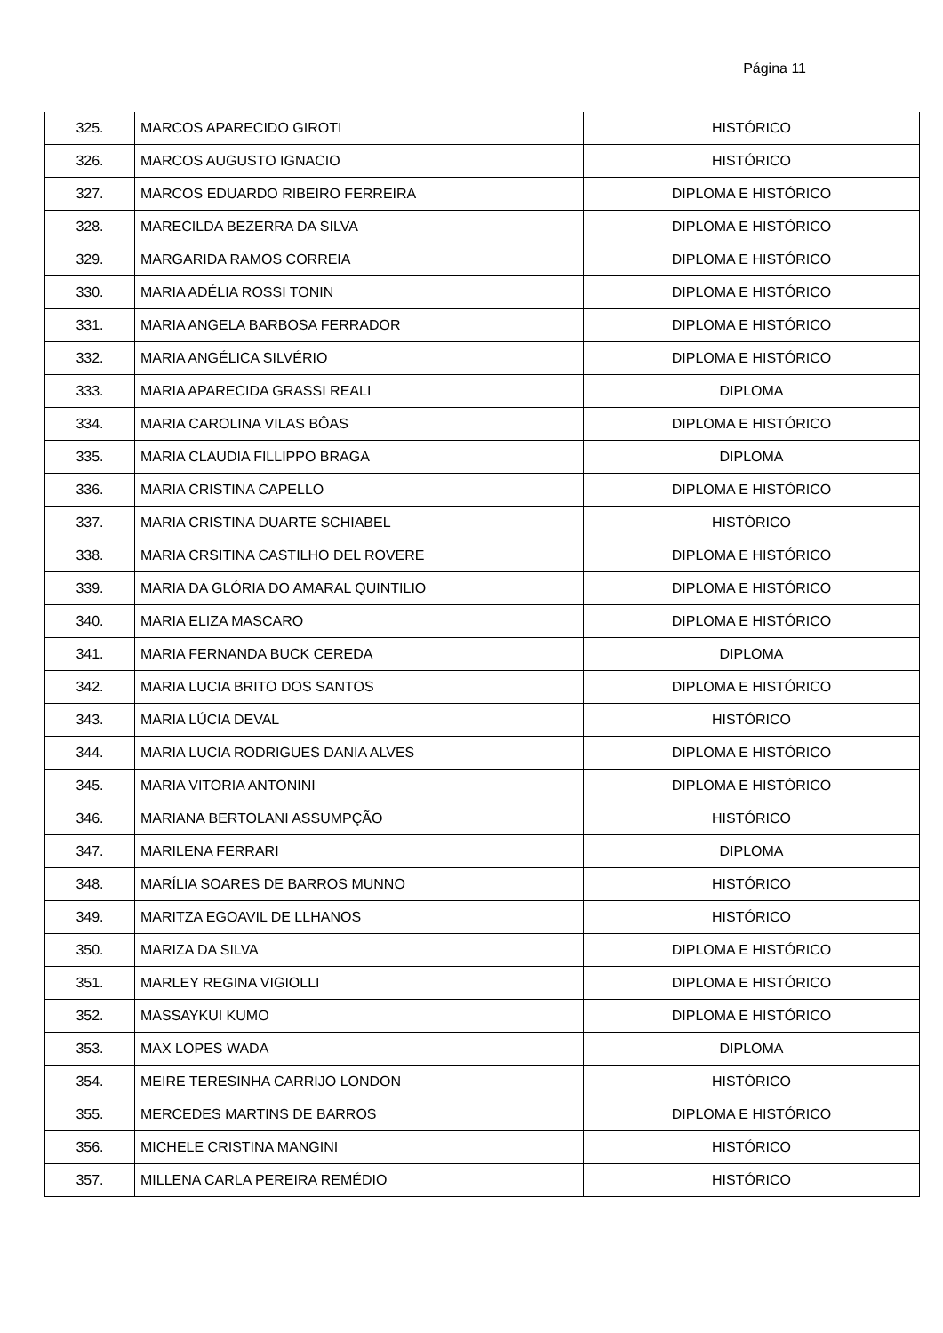Página 11
| 325. | MARCOS APARECIDO GIROTI | HISTÓRICO |
| 326. | MARCOS AUGUSTO IGNACIO | HISTÓRICO |
| 327. | MARCOS EDUARDO RIBEIRO FERREIRA | DIPLOMA E HISTÓRICO |
| 328. | MARECILDA BEZERRA DA SILVA | DIPLOMA E HISTÓRICO |
| 329. | MARGARIDA RAMOS CORREIA | DIPLOMA E HISTÓRICO |
| 330. | MARIA ADÉLIA ROSSI TONIN | DIPLOMA E HISTÓRICO |
| 331. | MARIA ANGELA BARBOSA FERRADOR | DIPLOMA E HISTÓRICO |
| 332. | MARIA ANGÉLICA SILVÉRIO | DIPLOMA E HISTÓRICO |
| 333. | MARIA APARECIDA GRASSI REALI | DIPLOMA |
| 334. | MARIA CAROLINA VILAS BÔAS | DIPLOMA E HISTÓRICO |
| 335. | MARIA CLAUDIA FILLIPPO BRAGA | DIPLOMA |
| 336. | MARIA CRISTINA CAPELLO | DIPLOMA E HISTÓRICO |
| 337. | MARIA CRISTINA DUARTE SCHIABEL | HISTÓRICO |
| 338. | MARIA CRSITINA CASTILHO DEL ROVERE | DIPLOMA E HISTÓRICO |
| 339. | MARIA DA GLÓRIA DO AMARAL QUINTILIO | DIPLOMA E HISTÓRICO |
| 340. | MARIA ELIZA MASCARO | DIPLOMA E HISTÓRICO |
| 341. | MARIA FERNANDA BUCK CEREDA | DIPLOMA |
| 342. | MARIA LUCIA BRITO DOS SANTOS | DIPLOMA E HISTÓRICO |
| 343. | MARIA LÚCIA DEVAL | HISTÓRICO |
| 344. | MARIA LUCIA RODRIGUES DANIA ALVES | DIPLOMA E HISTÓRICO |
| 345. | MARIA VITORIA ANTONINI | DIPLOMA E HISTÓRICO |
| 346. | MARIANA BERTOLANI ASSUMPÇÃO | HISTÓRICO |
| 347. | MARILENA FERRARI | DIPLOMA |
| 348. | MARÍLIA SOARES DE BARROS MUNNO | HISTÓRICO |
| 349. | MARITZA EGOAVIL DE LLHANOS | HISTÓRICO |
| 350. | MARIZA DA SILVA | DIPLOMA E HISTÓRICO |
| 351. | MARLEY REGINA VIGIOLLI | DIPLOMA E HISTÓRICO |
| 352. | MASSAYKUI KUMO | DIPLOMA E HISTÓRICO |
| 353. | MAX LOPES WADA | DIPLOMA |
| 354. | MEIRE TERESINHA CARRIJO LONDON | HISTÓRICO |
| 355. | MERCEDES MARTINS DE BARROS | DIPLOMA E HISTÓRICO |
| 356. | MICHELE CRISTINA MANGINI | HISTÓRICO |
| 357. | MILLENA CARLA PEREIRA REMÉDIO | HISTÓRICO |